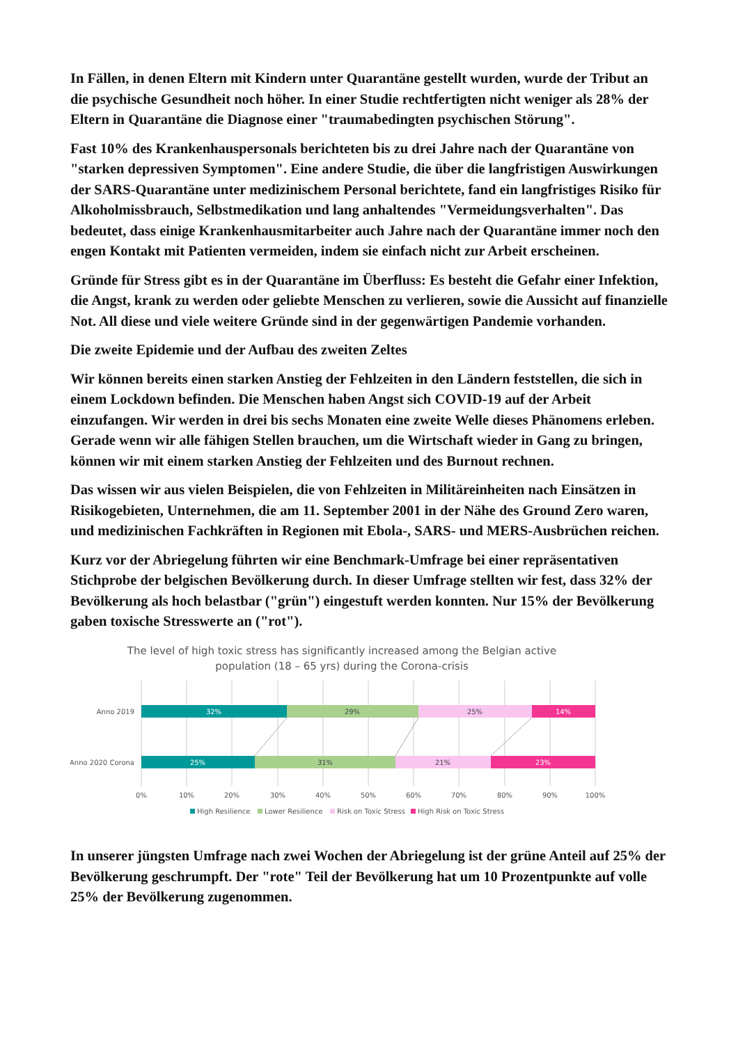In Fällen, in denen Eltern mit Kindern unter Quarantäne gestellt wurden, wurde der Tribut an die psychische Gesundheit noch höher. In einer Studie rechtfertigten nicht weniger als 28% der Eltern in Quarantäne die Diagnose einer "traumabedingten psychischen Störung".
Fast 10% des Krankenhauspersonals berichteten bis zu drei Jahre nach der Quarantäne von "starken depressiven Symptomen". Eine andere Studie, die über die langfristigen Auswirkungen der SARS-Quarantäne unter medizinischem Personal berichtete, fand ein langfristiges Risiko für Alkoholmissbrauch, Selbstmedikation und lang anhaltendes "Vermeidungsverhalten". Das bedeutet, dass einige Krankenhausmitarbeiter auch Jahre nach der Quarantäne immer noch den engen Kontakt mit Patienten vermeiden, indem sie einfach nicht zur Arbeit erscheinen.
Gründe für Stress gibt es in der Quarantäne im Überfluss: Es besteht die Gefahr einer Infektion, die Angst, krank zu werden oder geliebte Menschen zu verlieren, sowie die Aussicht auf finanzielle Not. All diese und viele weitere Gründe sind in der gegenwärtigen Pandemie vorhanden.
Die zweite Epidemie und der Aufbau des zweiten Zeltes
Wir können bereits einen starken Anstieg der Fehlzeiten in den Ländern feststellen, die sich in einem Lockdown befinden. Die Menschen haben Angst sich COVID-19 auf der Arbeit einzufangen. Wir werden in drei bis sechs Monaten eine zweite Welle dieses Phänomens erleben. Gerade wenn wir alle fähigen Stellen brauchen, um die Wirtschaft wieder in Gang zu bringen, können wir mit einem starken Anstieg der Fehlzeiten und des Burnout rechnen.
Das wissen wir aus vielen Beispielen, die von Fehlzeiten in Militäreinheiten nach Einsätzen in Risikogebieten, Unternehmen, die am 11. September 2001 in der Nähe des Ground Zero waren, und medizinischen Fachkräften in Regionen mit Ebola-, SARS- und MERS-Ausbrüchen reichen.
Kurz vor der Abriegelung führten wir eine Benchmark-Umfrage bei einer repräsentativen Stichprobe der belgischen Bevölkerung durch. In dieser Umfrage stellten wir fest, dass 32% der Bevölkerung als hoch belastbar ("grün") eingestuft werden konnten. Nur 15% der Bevölkerung gaben toxische Stresswerte an ("rot").
The level of high toxic stress has significantly increased among the Belgian active
population (18 – 65 yrs) during the Corona-crisis
Anno 2019
Anno 2020 Corona
32%
29%
25%
14%
25%
31%
21%
23%
0%
10%
20%
30%
40%
50%
60%
70%
80%
90%
100%
High Resilience
Lower Resilience
Risk on Toxic Stress
High Risk on Toxic Stress
In unserer jüngsten Umfrage nach zwei Wochen der Abriegelung ist der grüne Anteil auf 25% der Bevölkerung geschrumpft. Der "rote" Teil der Bevölkerung hat um 10 Prozentpunkte auf volle 25% der Bevölkerung zugenommen.